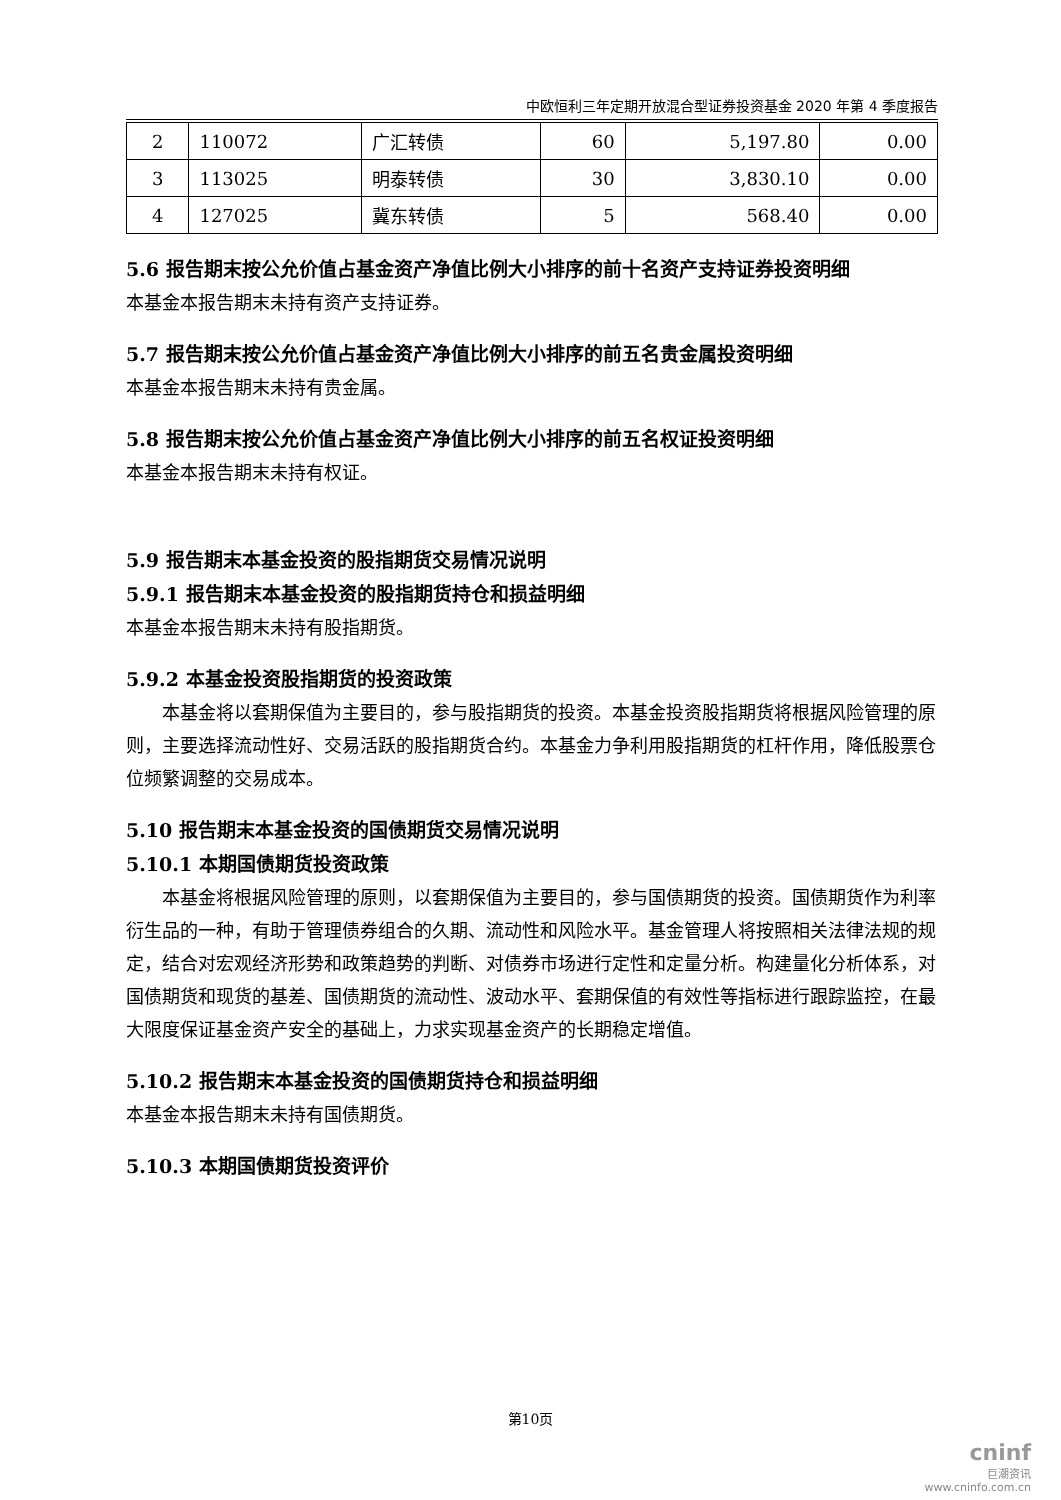中欧恒利三年定期开放混合型证券投资基金 2020 年第 4 季度报告
| 2 | 110072 | 广汇转债 | 60 | 5,197.80 | 0.00 |
| 3 | 113025 | 明泰转债 | 30 | 3,830.10 | 0.00 |
| 4 | 127025 | 冀东转债 | 5 | 568.40 | 0.00 |
5.6 报告期末按公允价值占基金资产净值比例大小排序的前十名资产支持证券投资明细
本基金本报告期末未持有资产支持证券。
5.7 报告期末按公允价值占基金资产净值比例大小排序的前五名贵金属投资明细
本基金本报告期末未持有贵金属。
5.8 报告期末按公允价值占基金资产净值比例大小排序的前五名权证投资明细
本基金本报告期末未持有权证。
5.9 报告期末本基金投资的股指期货交易情况说明
5.9.1 报告期末本基金投资的股指期货持仓和损益明细
本基金本报告期末未持有股指期货。
5.9.2 本基金投资股指期货的投资政策
本基金将以套期保值为主要目的，参与股指期货的投资。本基金投资股指期货将根据风险管理的原则，主要选择流动性好、交易活跃的股指期货合约。本基金力争利用股指期货的杠杆作用，降低股票仓位频繁调整的交易成本。
5.10 报告期末本基金投资的国债期货交易情况说明
5.10.1 本期国债期货投资政策
本基金将根据风险管理的原则，以套期保值为主要目的，参与国债期货的投资。国债期货作为利率衍生品的一种，有助于管理债券组合的久期、流动性和风险水平。基金管理人将按照相关法律法规的规定，结合对宏观经济形势和政策趋势的判断、对债券市场进行定性和定量分析。构建量化分析体系，对国债期货和现货的基差、国债期货的流动性、波动水平、套期保值的有效性等指标进行跟踪监控，在最大限度保证基金资产安全的基础上，力求实现基金资产的长期稳定增值。
5.10.2 报告期末本基金投资的国债期货持仓和损益明细
本基金本报告期末未持有国债期货。
5.10.3 本期国债期货投资评价
第10页
cninf
巨潮资讯
www.cninfo.com.cn